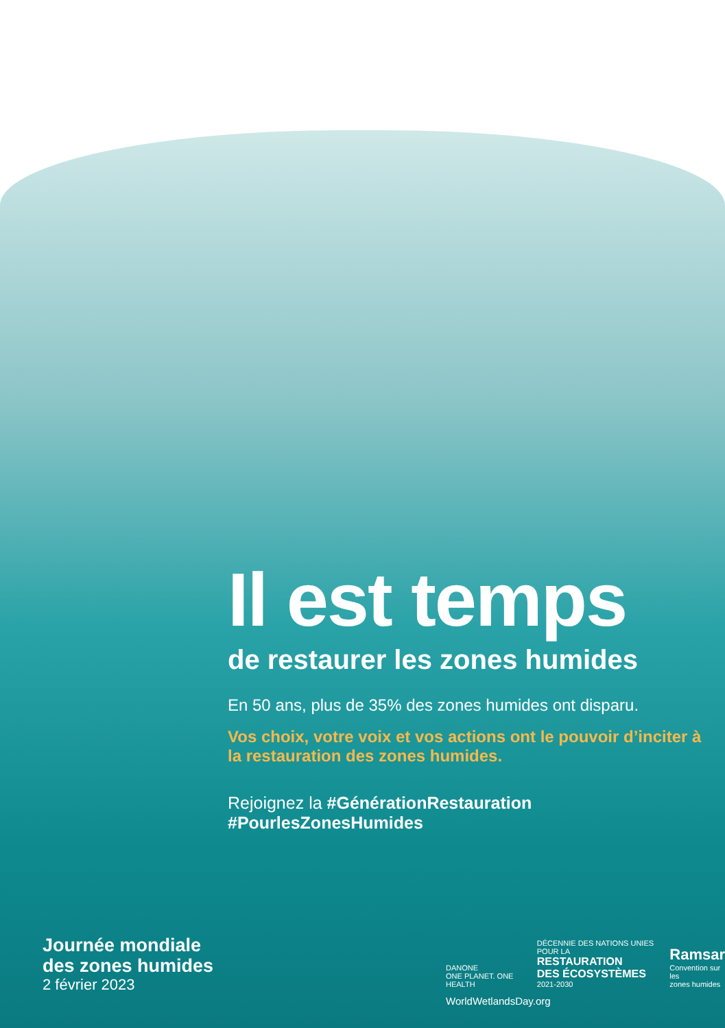Il est temps
de restaurer les zones humides
En 50 ans, plus de 35% des zones humides ont disparu.
Vos choix, votre voix et vos actions ont le pouvoir d’inciter à la restauration des zones humides.
Rejoignez la #GénérationRestauration
#PourlesZonesHumides
Journée mondiale
des zones humides
2 février 2023
DANONE
ONE PLANET. ONE HEALTH
DÉCENNIE DES NATIONS UNIES POUR LA
RESTAURATION
DES ÉCOSYSTÈMES
2021-2030
Ramsar
Convention sur les
zones humides
WorldWetlandsDay.org